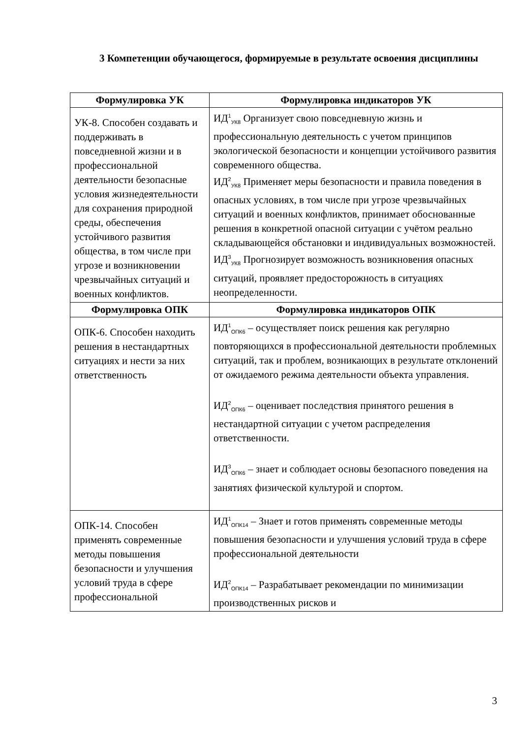3 Компетенции обучающегося, формируемые в результате освоения дисциплины
| Формулировка УК | Формулировка индикаторов УК |
| --- | --- |
| УК-8. Способен создавать и поддерживать в повседневной жизни и в профессиональной деятельности безопасные условия жизнедеятельности для сохранения природной среды, обеспечения устойчивого развития общества, в том числе при угрозе и возникновении чрезвычайных ситуаций и военных конфликтов. | ИД<sup>1</sup><sub>УК8</sub> Организует свою повседневную жизнь и профессиональную деятельность с учетом принципов экологической безопасности и концепции устойчивого развития современного общества. ИД<sup>2</sup><sub>УК8</sub> Применяет меры безопасности и правила поведения в опасных условиях, в том числе при угрозе чрезвычайных ситуаций и военных конфликтов, принимает обоснованные решения в конкретной опасной ситуации с учётом реально складывающейся обстановки и индивидуальных возможностей. ИД<sup>3</sup><sub>УК8</sub> Прогнозирует возможность возникновения опасных ситуаций, проявляет предосторожность в ситуациях неопределенности. |
| Формулировка ОПК | Формулировка индикаторов ОПК |
| ОПК-6. Способен находить решения в нестандартных ситуациях и нести за них ответственность | ИД<sup>1</sup><sub>ОПК6</sub> – осуществляет поиск решения как регулярно повторяющихся в профессиональной деятельности проблемных ситуаций, так и проблем, возникающих в результате отклонений от ожидаемого режима деятельности объекта управления. ИД<sup>2</sup><sub>ОПК6</sub> – оценивает последствия принятого решения в нестандартной ситуации с учетом распределения ответственности. ИД<sup>3</sup><sub>ОПК6</sub> – знает и соблюдает основы безопасного поведения на занятиях физической культурой и спортом. |
| ОПК-14. Способен применять современные методы повышения безопасности и улучшения условий труда в сфере профессиональной | ИД<sup>1</sup><sub>ОПК14</sub> – Знает и готов применять современные методы повышения безопасности и улучшения условий труда в сфере профессиональной деятельности ИД<sup>2</sup><sub>ОПК14</sub> – Разрабатывает рекомендации по минимизации производственных рисков и |
3